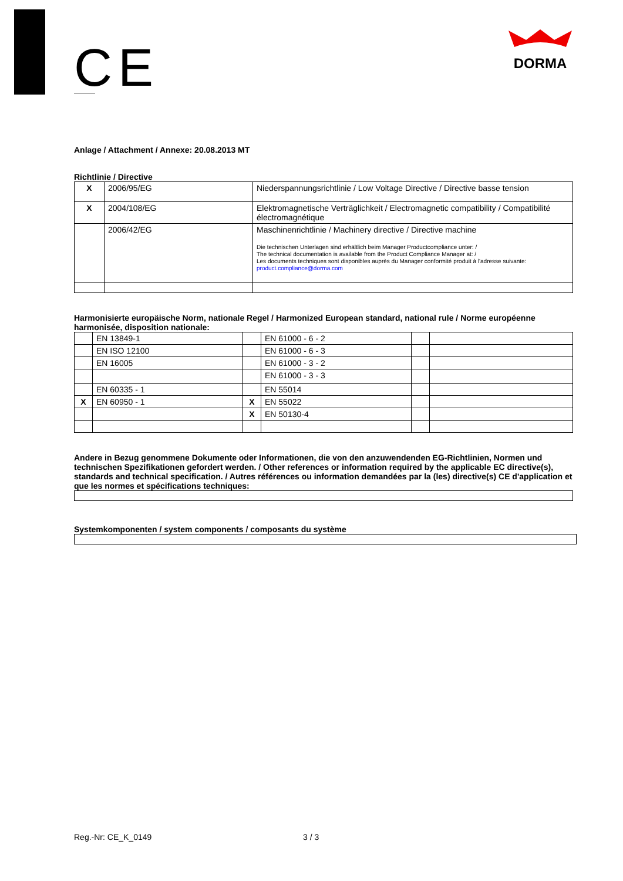CE
DORMA
Anlage / Attachment / Annexe: 20.08.2013 MT
Richtlinie / Directive
| X | 2006/95/EG | Niederspannungsrichtlinie / Low Voltage Directive / Directive basse tension |
| X | 2004/108/EG | Elektromagnetische Verträglichkeit / Electromagnetic compatibility / Compatibilité électromagnétique |
| | 2006/42/EG | Maschinenrichtlinie / Machinery directive / Directive machine Die technischen Unterlagen sind erhältlich beim Manager Productcompliance unter: / The technical documentation is available from the Product Compliance Manager at: / Les documents techniques sont disponibles auprès du Manager conformité produit à l'adresse suivante: product.compliance@dorma.com |
Harmonisierte europäische Norm, nationale Regel / Harmonized European standard, national rule / Norme européenne harmonisée, disposition nationale:
| | EN 13849-1 | | EN 61000 - 6 - 2 | | |
| | EN ISO 12100 | | EN 61000 - 6 - 3 | | |
| | EN 16005 | | EN 61000 - 3 - 2 | | |
| | | | EN 61000 - 3 - 3 | | |
| | EN 60335 - 1 | | EN 55014 | | |
| X | EN 60950 - 1 | X | EN 55022 | | |
| | | X | EN 50130-4 | | |
Andere in Bezug genommene Dokumente oder Informationen, die von den anzuwendenden EG-Richtlinien, Normen und technischen Spezifikationen gefordert werden. / Other references or information required by the applicable EC directive(s), standards and technical specification. / Autres références ou information demandées par la (les) directive(s) CE d'application et que les normes et spécifications techniques:
Systemkomponenten / system components / composants du système
Reg.-Nr: CE_K_0149 3 / 3